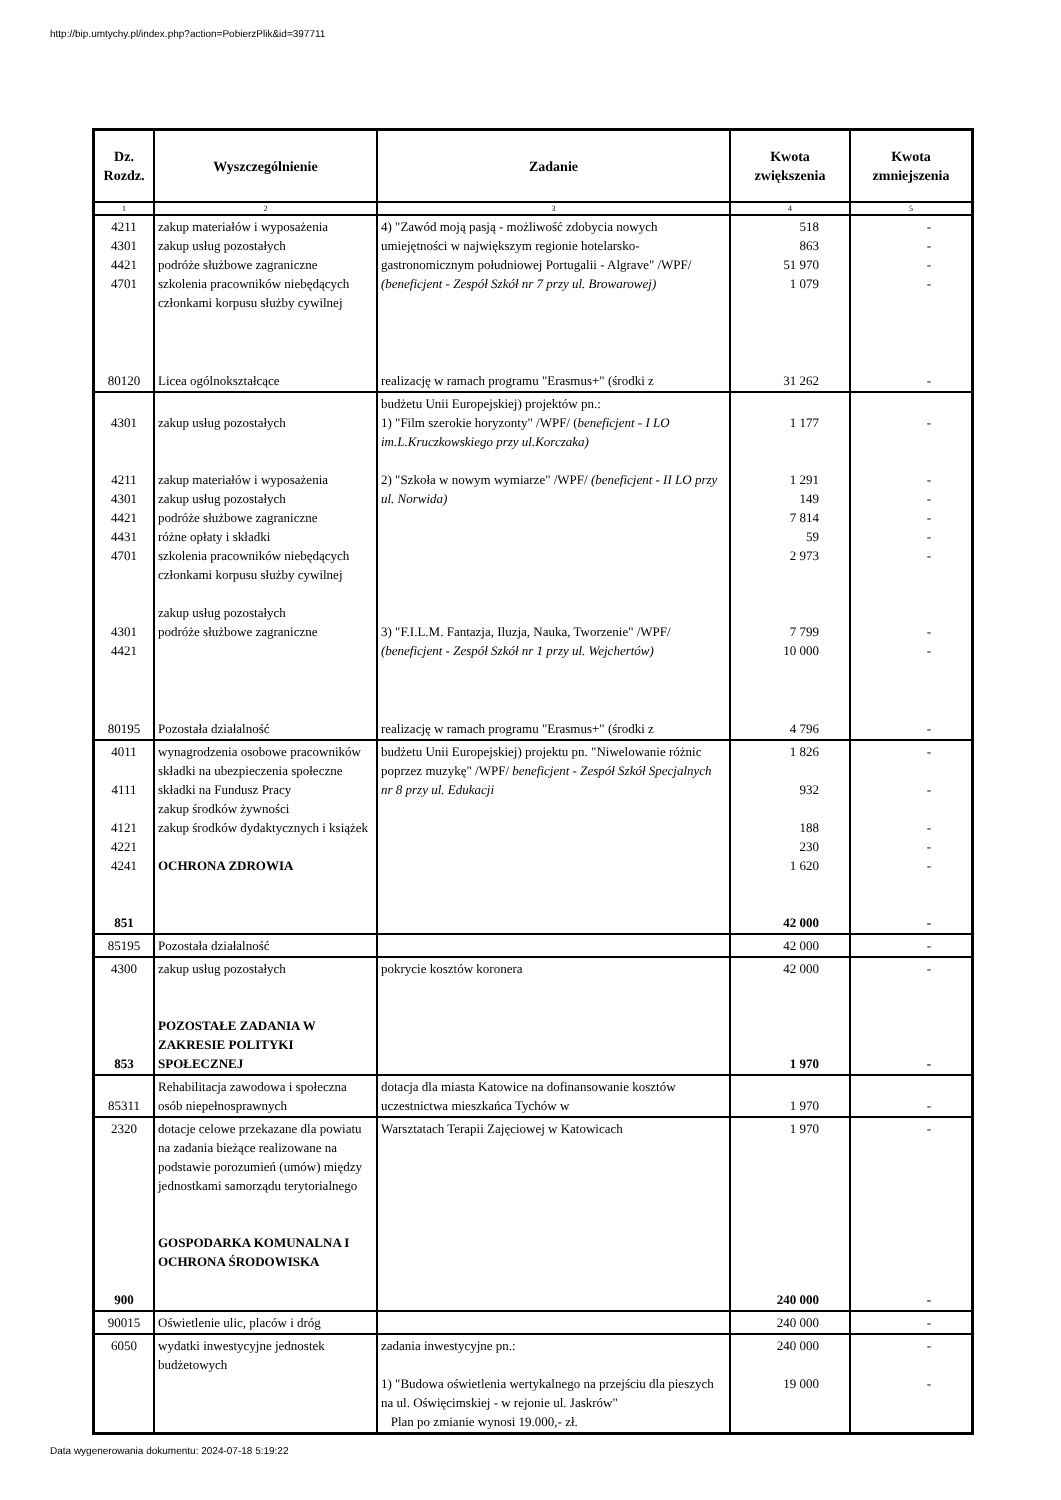http://bip.umtychy.pl/index.php?action=PobierzPlik&id=397711
| Dz. Rozdz. | Wyszczególnienie | Zadanie | Kwota zwiększenia | Kwota zmniejszenia |
| --- | --- | --- | --- | --- |
| 1 | 2 | 3 | 4 | 5 |
| 4211 4301 4421 4701 | zakup materiałów i wyposażenia zakup usług pozostałych podróże służbowe zagraniczne szkolenia pracowników niebędących członkami korpusu służby cywilnej | 4) "Zawód moją pasją - możliwość zdobycia nowych umiejętności w największym regionie hotelarsko-gastronomicznym południowej Portugalii - Algrave" /WPF/ (beneficjent - Zespół Szkół nr 7 przy ul. Browarowej) | 518 863 51 970 1 079 | - - - - |
| 80120 | Licea ogólnokształcące | realizację w ramach programu "Erasmus+" (środki z | 31 262 | - |
| 4301 4211 4301 4421 4431 4701 4301 4421 | zakup usług pozostałych zakup materiałów i wyposażenia zakup usług pozostałych podróże służbowe zagraniczne różne opłaty i składki szkolenia pracowników niebędących członkami korpusu służby cywilnej zakup usług pozostałych podróże służbowe zagraniczne | budżetu Unii Europejskiej) projektów pn.: 1) "Film szerokie horyzonty" /WPF/ ( beneficjent - I LO im.L.Kruczkowskiego przy ul.Korczaka) 2) "Szkoła w nowym wymiarze" /WPF/ (beneficjent - II LO przy ul. Norwida) 3) "F.I.L.M. Fantazja, Iluzja, Nauka, Tworzenie" /WPF/ (beneficjent - Zespół Szkół nr 1 przy ul. Wejchertów) | 1 177 1 291 149 7 814 59 2 973 7 799 10 000 | - - - - - - - - |
| 80195 | Pozostała działalność | realizację w ramach programu "Erasmus+" (środki z | 4 796 | - |
| 4011 4111 4121 4221 4241 851 | wynagrodzenia osobowe pracowników składki na ubezpieczenia społeczne składki na Fundusz Pracy zakup środków żywności zakup środków dydaktycznych i książek OCHRONA ZDROWIA | budżetu Unii Europejskiej) projektu pn. "Niwelowanie różnic poprzez muzykę" /WPF/ beneficjent - Zespół Szkół Specjalnych nr 8 przy ul. Edukacji | 1 826 932 188 230 1 620 42 000 | - - - - - - |
| 85195 | Pozostała działalność | | 42 000 | - |
| 4300 853 | zakup usług pozostałych POZOSTAŁE ZADANIA W ZAKRESIE POLITYKI SPOŁECZNEJ | pokrycie kosztów koronera | 42 000 1 970 | - - |
| 85311 | Rehabilitacja zawodowa i społeczna osób niepełnosprawnych | dotacja dla miasta Katowice na dofinansowanie kosztów uczestnictwa mieszkańca Tychów w | 1 970 | - |
| 2320 900 | dotacje celowe przekazane dla powiatu na zadania bieżące realizowane na podstawie porozumień (umów) między jednostkami samorządu terytorialnego GOSPODARKA KOMUNALNA I OCHRONA ŚRODOWISKA | Warsztatach Terapii Zajęciowej w Katowicach | 1 970 240 000 | - - |
| 90015 | Oświetlenie ulic, placów i dróg | | 240 000 | - |
| 6050 | wydatki inwestycyjne jednostek budżetowych | zadania inwestycyjne pn.: 1) "Budowa oświetlenia wertykalnego na przejściu dla pieszych na ul. Oświęcimskiej - w rejonie ul. Jaskrów" Plan po zmianie wynosi 19.000,- zł. | 240 000 19 000 | - - |
Data wygenerowania dokumentu: 2024-07-18 5:19:22